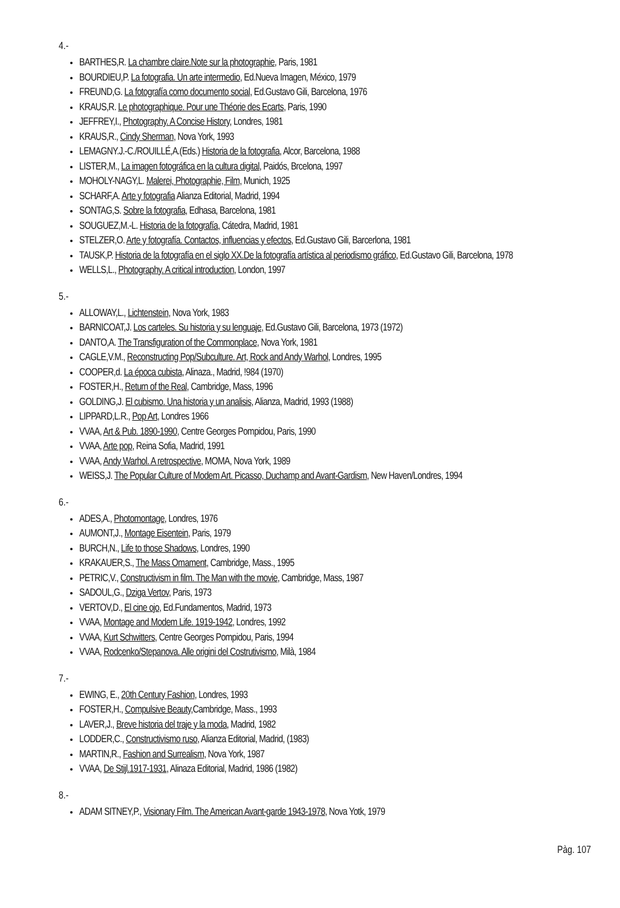4.-
BARTHES,R. La chambre claire.Note sur la photographie, Paris, 1981
BOURDIEU,P. La fotografia. Un arte intermedio, Ed.Nueva Imagen, México, 1979
FREUND,G. La fotografía como documento social, Ed.Gustavo Gili, Barcelona, 1976
KRAUS,R. Le photographique. Pour une Théorie des Ecarts, Paris, 1990
JEFFREY,I., Photography. A Concise History, Londres, 1981
KRAUS,R., Cindy Sherman, Nova York, 1993
LEMAGNY.J.-C./ROUILLÉ,A.(Eds.) Historia de la fotografia, Alcor, Barcelona, 1988
LISTER,M., La imagen fotográfica en la cultura digital, Paidós, Brcelona, 1997
MOHOLY-NAGY,L. Malerei, Photographie, Film, Munich, 1925
SCHARF,A. Arte y fotografia Alianza Editorial, Madrid, 1994
SONTAG,S. Sobre la fotografia, Edhasa, Barcelona, 1981
SOUGUEZ,M.-L. Historia de la fotografía, Cátedra, Madrid, 1981
STELZER,O. Arte y fotografía. Contactos, influencias y efectos, Ed.Gustavo Gili, Barcerlona, 1981
TAUSK,P. Historia de la fotografía en el siglo XX.De la fotografía artística al periodismo gráfico, Ed.Gustavo Gili, Barcelona, 1978
WELLS,L., Photography. A critical introduction, London, 1997
5.-
ALLOWAY,L., Lichtenstein, Nova York, 1983
BARNICOAT,J. Los carteles. Su historia y su lenguaje, Ed.Gustavo Gili, Barcelona, 1973 (1972)
DANTO,A. The Transfiguration of the Commonplace, Nova York, 1981
CAGLE,V.M., Reconstructing Pop/Subculture. Art, Rock and Andy Warhol, Londres, 1995
COOPER,d. La época cubista, Alinaza., Madrid, !984 (1970)
FOSTER,H., Return of the Real, Cambridge, Mass, 1996
GOLDING,J. El cubismo. Una historia y un analisis, Alianza, Madrid, 1993 (1988)
LIPPARD,L.R., Pop Art, Londres 1966
VVAA, Art & Pub. 1890-1990, Centre Georges Pompidou, Paris, 1990
VVAA, Arte pop, Reina Sofia, Madrid, 1991
VVAA, Andy Warhol. A retrospective, MOMA, Nova York, 1989
WEISS,J. The Popular Culture of Modem Art. Picasso, Duchamp and Avant-Gardism, New Haven/Londres, 1994
6.-
ADES,A., Photomontage, Londres, 1976
AUMONT,J., Montage Eisentein, Paris, 1979
BURCH,N., Life to those Shadows, Londres, 1990
KRAKAUER,S., The Mass Omament, Cambridge, Mass., 1995
PETRIC,V., Constructivism in film. The Man with the movie, Cambridge, Mass, 1987
SADOUL,G., Dziga Vertov, Paris, 1973
VERTOV,D., El cine ojo, Ed.Fundamentos, Madrid, 1973
VVAA, Montage and Modem Life. 1919-1942, Londres, 1992
VVAA, Kurt Schwitters, Centre Georges Pompidou, Paris, 1994
VVAA, Rodcenko/Stepanova. Alle origini del Costrutivismo, Milà, 1984
7.-
EWING, E., 20th Century Fashion, Londres, 1993
FOSTER,H., Compulsive Beauty,Cambridge, Mass., 1993
LAVER,J., Breve historia del traje y la moda, Madrid, 1982
LODDER,C., Constructivismo ruso, Alianza Editorial, Madrid, (1983)
MARTIN,R., Fashion and Surrealism, Nova York, 1987
VVAA, De Stijl.1917-1931, Alinaza Editorial, Madrid, 1986 (1982)
8.-
ADAM SITNEY,P., Visionary Film. The American Avant-garde 1943-1978, Nova Yotk, 1979
Pàg. 107